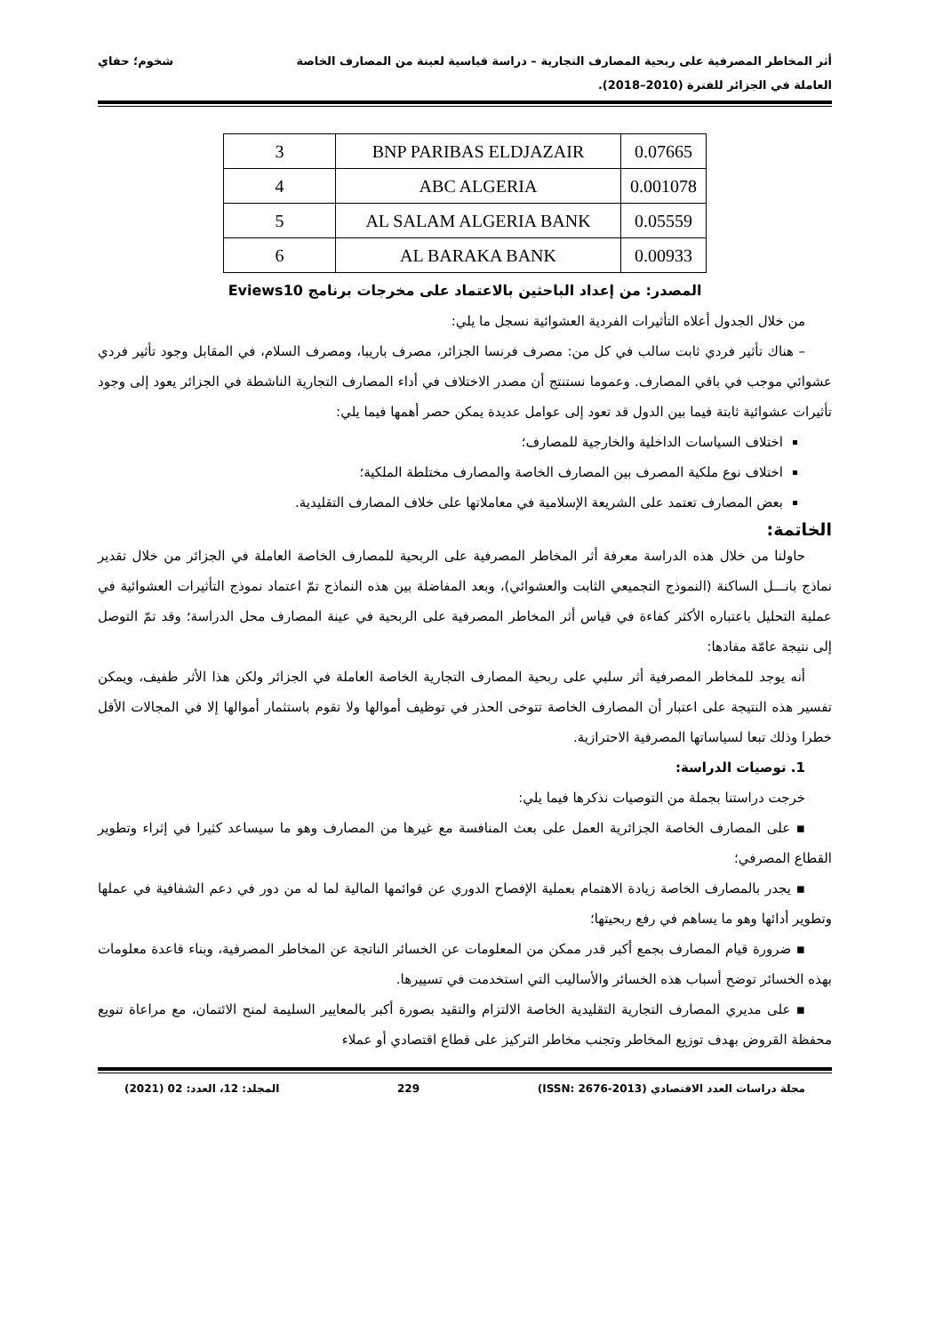أثر المخاطر المصرفية على ربحية المصارف التجارية – دراسة قياسية لعينة من المصارف الخاصة
العاملة في الجزائر للفترة (2010–2018). شخوم؛ حفاي
| 3 | BNP PARIBAS ELDJAZAIR | 0.07665 |
| 4 | ABC ALGERIA | 0.001078 |
| 5 | AL SALAM ALGERIA BANK | 0.05559 |
| 6 | AL BARAKA BANK | 0.00933 |
المصدر: من إعداد الباحثين بالاعتماد على مخرجات برنامج Eviews10
من خلال الجدول أعلاه التأثيرات الفردية العشوائية نسجل ما يلي:
– هناك تأثير فردي ثابت سالب في كل من: مصرف فرنسا الجزائر، مصرف باريبا، ومصرف السلام، في المقابل وجود تأثير فردي عشوائي موجب في باقي المصارف. وعموما نستنتج أن مصدر الاختلاف في أداء المصارف التجارية الناشطة في الجزائر يعود إلى وجود تأثيرات عشوائية ثابتة فيما بين الدول قد تعود إلى عوامل عديدة يمكن حصر أهمها فيما يلي:
اختلاف السياسات الداخلية والخارجية للمصارف؛
اختلاف نوع ملكية المصرف بين المصارف الخاصة والمصارف مختلطة الملكية؛
بعض المصارف تعتمد على الشريعة الإسلامية في معاملاتها على خلاف المصارف التقليدية.
الخاتمة:
حاولنا من خلال هذه الدراسة معرفة أثر المخاطر المصرفية على الربحية للمصارف الخاصة العاملة في الجزائر من خلال تقدير نماذج بانـــل الساكنة (النموذج التجميعي الثابت والعشوائي)، وبعد المفاضلة بين هذه النماذج تمّ اعتماد نموذج التأثيرات العشوائية في عملية التحليل باعتباره الأكثر كفاءة في قياس أثر المخاطر المصرفية على الربحية في عينة المصارف محل الدراسة؛ وقد تمّ التوصل إلى نتيجة عامّة مفادها:
أنه يوجد للمخاطر المصرفية أثر سلبي على ربحية المصارف التجارية الخاصة العاملة في الجزائر ولكن هذا الأثر طفيف، ويمكن تفسير هذه النتيجة على اعتبار أن المصارف الخاصة تتوخى الحذر في توظيف أموالها ولا تقوم باستثمار أموالها إلا في المجالات الأقل خطرا وذلك تبعا لسياساتها المصرفية الاحترازية.
1. توصيات الدراسة:
خرجت دراستنا بجملة من التوصيات نذكرها فيما يلي:
▪ على المصارف الخاصة الجزائرية العمل على بعث المنافسة مع غيرها من المصارف وهو ما سيساعد كثيرا في إثراء وتطوير القطاع المصرفي؛
▪ يجدر بالمصارف الخاصة زيادة الاهتمام بعملية الإفصاح الدوري عن قوائمها المالية لما له من دور في دعم الشفافية في عملها وتطوير أدائها وهو ما يساهم في رفع ربحيتها؛
▪ ضرورة قيام المصارف بجمع أكبر قدر ممكن من المعلومات عن الخسائر الناتجة عن المخاطر المصرفية، وبناء قاعدة معلومات بهذه الخسائر توضح أسباب هذه الخسائر والأساليب التي استخدمت في تسييرها.
▪ على مديري المصارف التجارية التقليدية الخاصة الالتزام والتقيد بصورة أكبر بالمعايير السليمة لمنح الائتمان، مع مراعاة تنويع محفظة القروض بهدف توزيع المخاطر وتجنب مخاطر التركيز على قطاع اقتصادي أو عملاء
مجلة دراسات العدد الاقتصادي (ISSN: 2676-2013) 229 المجلد: 12، العدد: 02 (2021)